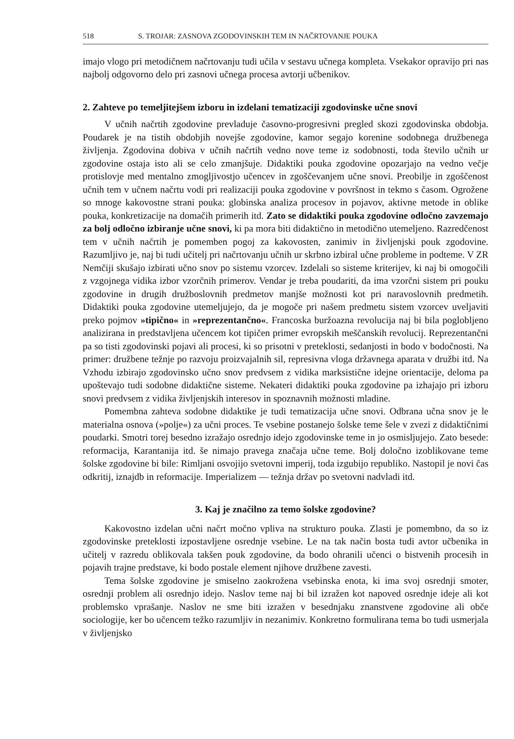518 S. TROJAR: ZASNOVA ZGODOVINSKIH TEM IN NAČRTOVANJE POUKA
imajo vlogo pri metodičnem načrtovanju tudi učila v sestavu učnega kompleta. Vsekakor opravijo pri nas najbolj odgovorno delo pri zasnovi učnega procesa avtorji učbenikov.
2. Zahteve po temeljitejšem izboru in izdelani tematizaciji zgodovinske učne snovi
V učnih načrtih zgodovine prevladuje časovno-progresivni pregled skozi zgodovinska obdobja. Poudarek je na tistih obdobjih novejše zgodovine, kamor segajo korenine sodobnega družbenega življenja. Zgodovina dobiva v učnih načrtih vedno nove teme iz sodobnosti, toda število učnih ur zgodovine ostaja isto ali se celo zmanjšuje. Didaktiki pouka zgodovine opozarjajo na vedno večje protislovje med mentalno zmogljivostjo učencev in zgoščevanjem učne snovi. Preobilje in zgoščenost učnih tem v učnem načrtu vodi pri realizaciji pouka zgodovine v površnost in tekmo s časom. Ogrožene so mnoge kakovostne strani pouka: globinska analiza procesov in pojavov, aktivne metode in oblike pouka, konkretizacije na domačih primerih itd. Zato se didaktiki pouka zgodovine odločno zavzemajo za bolj odločno izbiranje učne snovi, ki pa mora biti didaktično in metodično utemeljeno. Razredčenost tem v učnih načrtih je pomemben pogoj za kakovosten, zanimiv in življenjski pouk zgodovine. Razumljivo je, naj bi tudi učitelj pri načrtovanju učnih ur skrbno izbiral učne probleme in podteme. V ZR Nemčiji skušajo izbirati učno snov po sistemu vzorcev. Izdelali so sisteme kriterijev, ki naj bi omogočili z vzgojnega vidika izbor vzorčnih primerov. Vendar je treba poudariti, da ima vzorčni sistem pri pouku zgodovine in drugih družboslovnih predmetov manjše možnosti kot pri naravoslovnih predmetih. Didaktiki pouka zgodovine utemeljujejo, da je mogoče pri našem predmetu sistem vzorcev uveljaviti preko pojmov »tipično« in »reprezentančno«. Francoska buržoazna revolucija naj bi bila poglobljeno analizirana in predstavljena učencem kot tipičen primer evropskih meščanskih revolucij. Reprezentančni pa so tisti zgodovinski pojavi ali procesi, ki so prisotni v preteklosti, sedanjosti in bodo v bodočnosti. Na primer: družbene težnje po razvoju proizvajalnih sil, represivna vloga državnega aparata v družbi itd. Na Vzhodu izbirajo zgodovinsko učno snov predvsem z vidika marksistične idejne orientacije, deloma pa upoštevajo tudi sodobne didaktične sisteme. Nekateri didaktiki pouka zgodovine pa izhajajo pri izboru snovi predvsem z vidika življenjskih interesov in spoznavnih možnosti mladine.
Pomembna zahteva sodobne didaktike je tudi tematizacija učne snovi. Odbrana učna snov je le materialna osnova (»polje«) za učni proces. Te vsebine postanejo šolske teme šele v zvezi z didaktičnimi poudarki. Smotri torej besedno izražajo osrednjo idejo zgodovinske teme in jo osmisljujejo. Zato besede: reformacija, Karantanija itd. še nimajo pravega značaja učne teme. Bolj določno izoblikovane teme šolske zgodovine bi bile: Rimljani osvojijo svetovni imperij, toda izgubijo republiko. Nastopil je novi čas odkritij, iznajdb in reformacije. Imperializem — težnja držav po svetovni nadvladi itd.
3. Kaj je značilno za temo šolske zgodovine?
Kakovostno izdelan učni načrt močno vpliva na strukturo pouka. Zlasti je pomembno, da so iz zgodovinske preteklosti izpostavljene osrednje vsebine. Le na tak način bosta tudi avtor učbenika in učitelj v razredu oblikovala takšen pouk zgodovine, da bodo ohranili učenci o bistvenih procesih in pojavih trajne predstave, ki bodo postale element njihove družbene zavesti.
Tema šolske zgodovine je smiselno zaokrožena vsebinska enota, ki ima svoj osrednji smoter, osrednji problem ali osrednjo idejo. Naslov teme naj bi bil izražen kot napoved osrednje ideje ali kot problemsko vprašanje. Naslov ne sme biti izražen v besednjaku znanstvene zgodovine ali obče sociologije, ker bo učencem težko razumljiv in nezanimiv. Konkretno formulirana tema bo tudi usmerjala v življenjsko